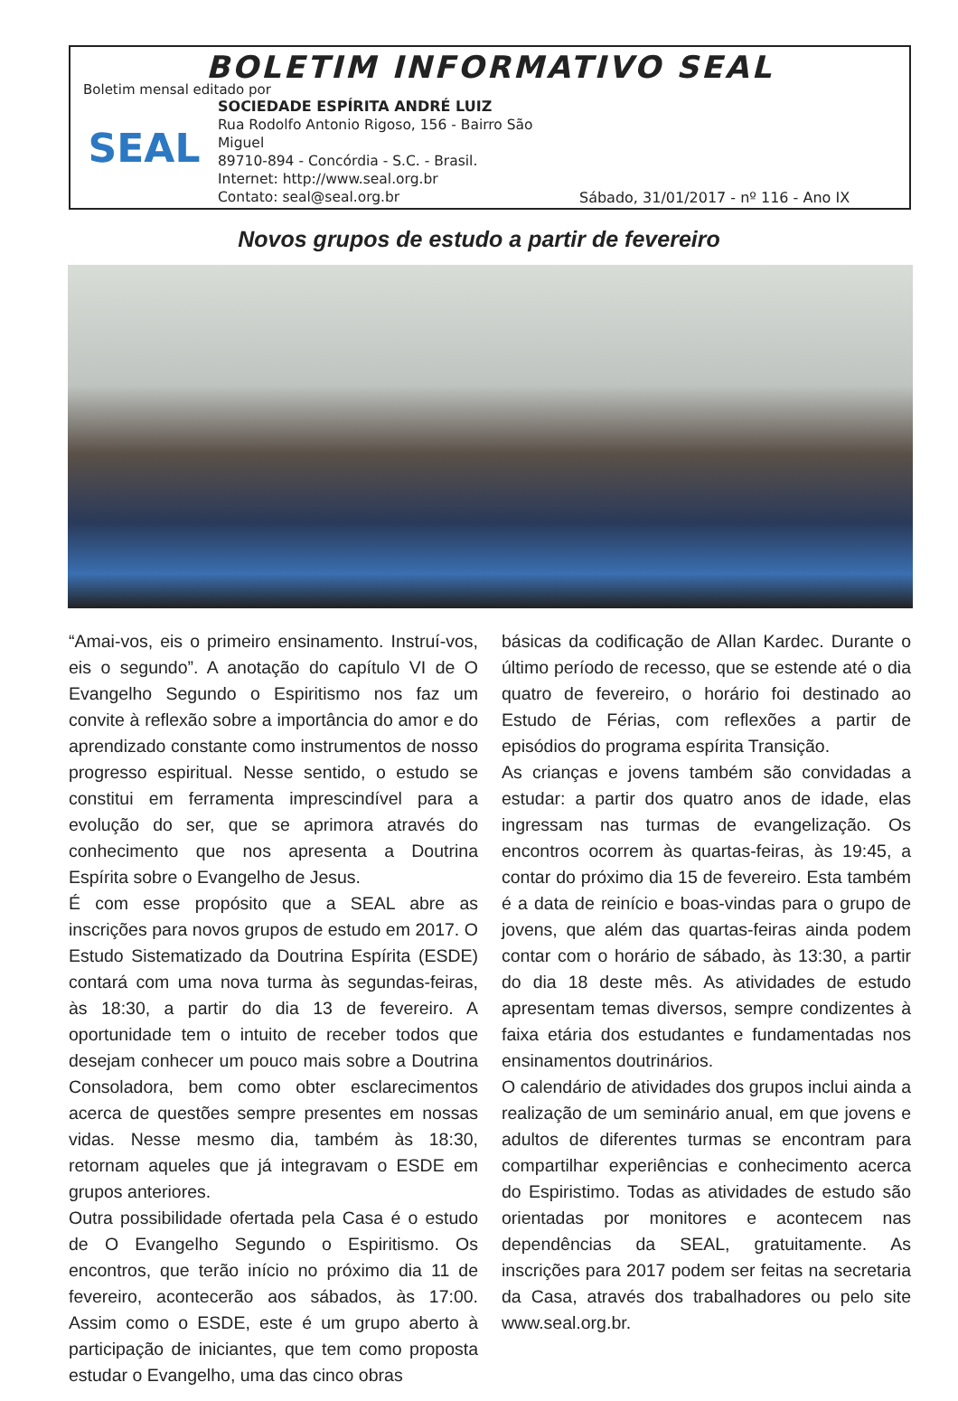BOLETIM INFORMATIVO SEAL
Boletim mensal editado por
SEAL
SOCIEDADE ESPÍRITA ANDRÉ LUIZ
Rua Rodolfo Antonio Rigoso, 156 - Bairro São Miguel
89710-894 - Concórdia - S.C. - Brasil.
Internet: http://www.seal.org.br
Contato: seal@seal.org.br
Sábado, 31/01/2017 - nº 116 - Ano IX
Novos grupos de estudo a partir de fevereiro
“Amai-vos, eis o primeiro ensinamento. Instruí-vos, eis o segundo”. A anotação do capítulo VI de O Evangelho Segundo o Espiritismo nos faz um convite à reflexão sobre a importância do amor e do aprendizado constante como instrumentos de nosso progresso espiritual. Nesse sentido, o estudo se constitui em ferramenta imprescindível para a evolução do ser, que se aprimora através do conhecimento que nos apresenta a Doutrina Espírita sobre o Evangelho de Jesus.
É com esse propósito que a SEAL abre as inscrições para novos grupos de estudo em 2017. O Estudo Sistematizado da Doutrina Espírita (ESDE) contará com uma nova turma às segundas-feiras, às 18:30, a partir do dia 13 de fevereiro. A oportunidade tem o intuito de receber todos que desejam conhecer um pouco mais sobre a Doutrina Consoladora, bem como obter esclarecimentos acerca de questões sempre presentes em nossas vidas. Nesse mesmo dia, também às 18:30, retornam aqueles que já integravam o ESDE em grupos anteriores.
Outra possibilidade ofertada pela Casa é o estudo de O Evangelho Segundo o Espiritismo. Os encontros, que terão início no próximo dia 11 de fevereiro, acontecerão aos sábados, às 17:00. Assim como o ESDE, este é um grupo aberto à participação de iniciantes, que tem como proposta estudar o Evangelho, uma das cinco obras
básicas da codificação de Allan Kardec. Durante o último período de recesso, que se estende até o dia quatro de fevereiro, o horário foi destinado ao Estudo de Férias, com reflexões a partir de episódios do programa espírita Transição.
As crianças e jovens também são convidadas a estudar: a partir dos quatro anos de idade, elas ingressam nas turmas de evangelização. Os encontros ocorrem às quartas-feiras, às 19:45, a contar do próximo dia 15 de fevereiro. Esta também é a data de reinício e boas-vindas para o grupo de jovens, que além das quartas-feiras ainda podem contar com o horário de sábado, às 13:30, a partir do dia 18 deste mês. As atividades de estudo apresentam temas diversos, sempre condizentes à faixa etária dos estudantes e fundamentadas nos ensinamentos doutrinários.
O calendário de atividades dos grupos inclui ainda a realização de um seminário anual, em que jovens e adultos de diferentes turmas se encontram para compartilhar experiências e conhecimento acerca do Espiristimo. Todas as atividades de estudo são orientadas por monitores e acontecem nas dependências da SEAL, gratuitamente. As inscrições para 2017 podem ser feitas na secretaria da Casa, através dos trabalhadores ou pelo site www.seal.org.br.